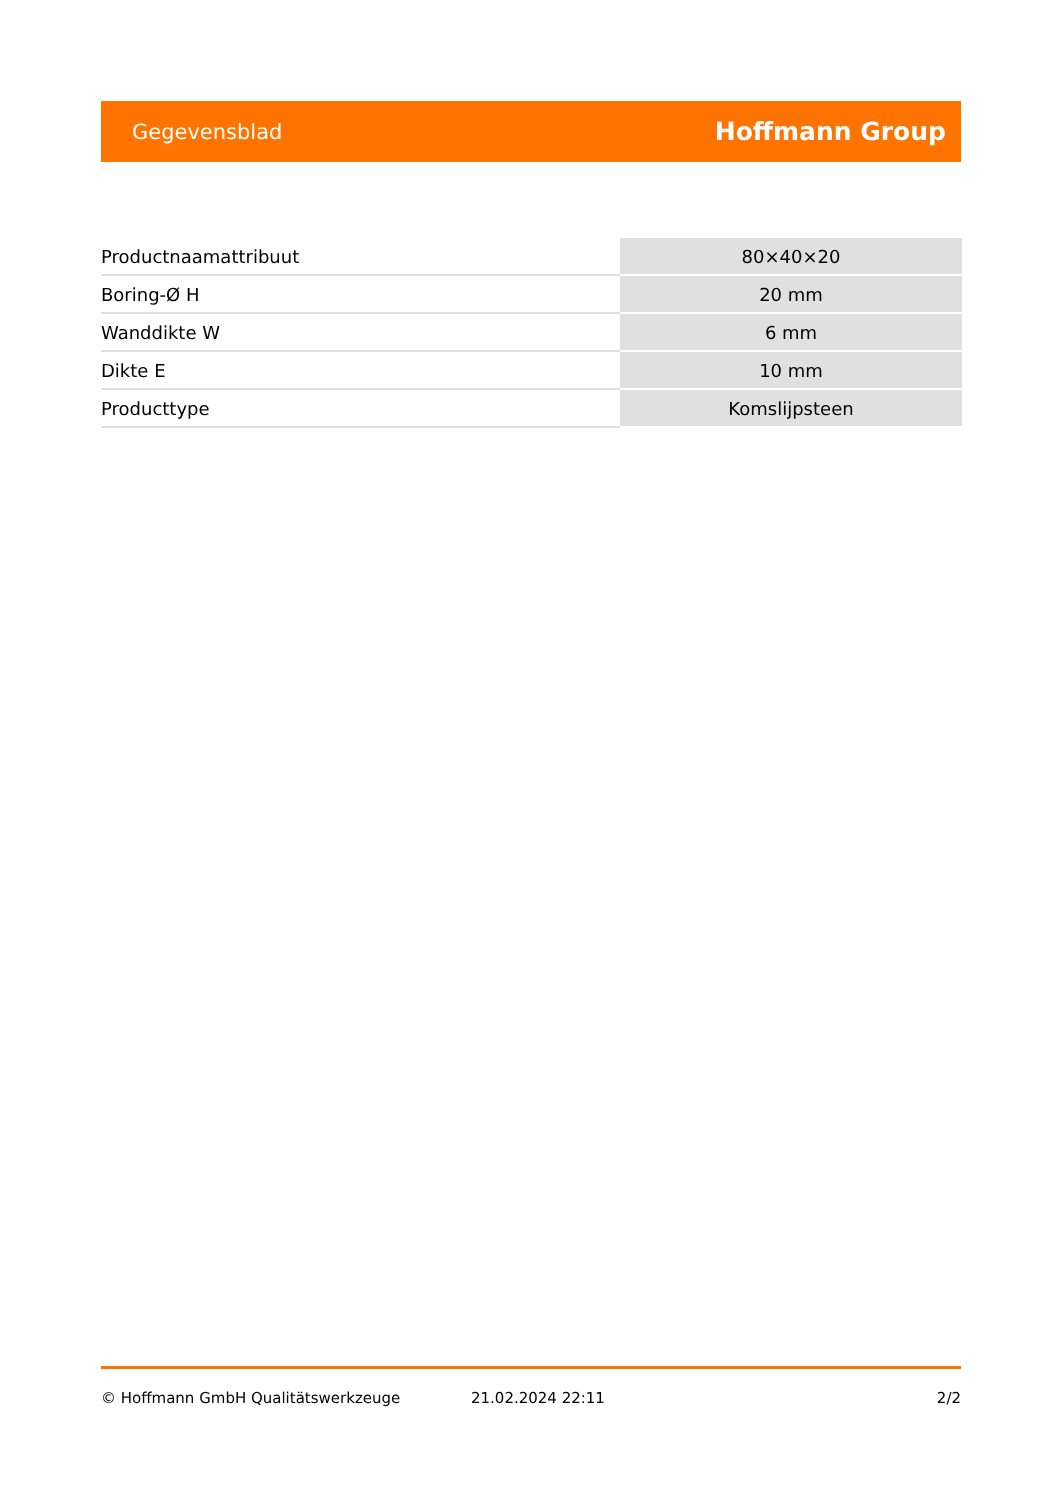Gegevensblad Hoffmann Group
| Productnaamattribuut | 80×40×20 |
| Boring-Ø H | 20 mm |
| Wanddikte W | 6 mm |
| Dikte E | 10 mm |
| Producttype | Komslijpsteen |
© Hoffmann GmbH Qualitätswerkzeuge 21.02.2024 22:11 2/2